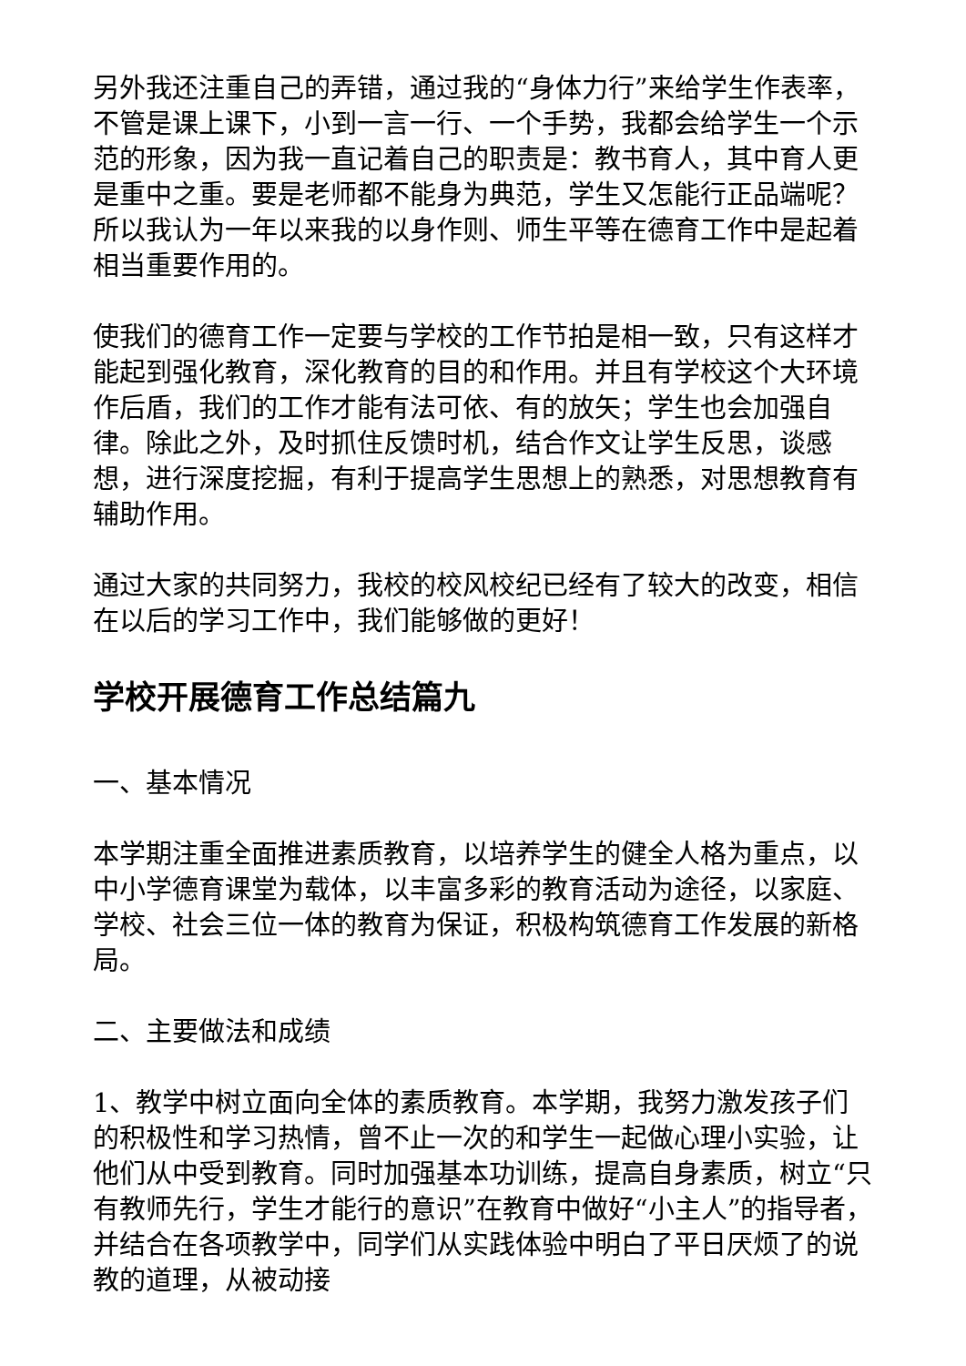另外我还注重自己的弄错，通过我的“身体力行”来给学生作表率，不管是课上课下，小到一言一行、一个手势，我都会给学生一个示范的形象，因为我一直记着自己的职责是：教书育人，其中育人更是重中之重。要是老师都不能身为典范，学生又怎能行正品端呢？所以我认为一年以来我的以身作则、师生平等在德育工作中是起着相当重要作用的。
使我们的德育工作一定要与学校的工作节拍是相一致，只有这样才能起到强化教育，深化教育的目的和作用。并且有学校这个大环境作后盾，我们的工作才能有法可依、有的放矢；学生也会加强自律。除此之外，及时抓住反馈时机，结合作文让学生反思，谈感想，进行深度挖掘，有利于提高学生思想上的熟悉，对思想教育有辅助作用。
通过大家的共同努力，我校的校风校纪已经有了较大的改变，相信在以后的学习工作中，我们能够做的更好！
学校开展德育工作总结篇九
一、基本情况
本学期注重全面推进素质教育，以培养学生的健全人格为重点，以中小学德育课堂为载体，以丰富多彩的教育活动为途径，以家庭、学校、社会三位一体的教育为保证，积极构筑德育工作发展的新格局。
二、主要做法和成绩
1、教学中树立面向全体的素质教育。本学期，我努力激发孩子们的积极性和学习热情，曾不止一次的和学生一起做心理小实验，让他们从中受到教育。同时加强基本功训练，提高自身素质，树立“只有教师先行，学生才能行的意识”在教育中做好“小主人”的指导者，并结合在各项教学中，同学们从实践体验中明白了平日厌烦了的说教的道理，从被动接